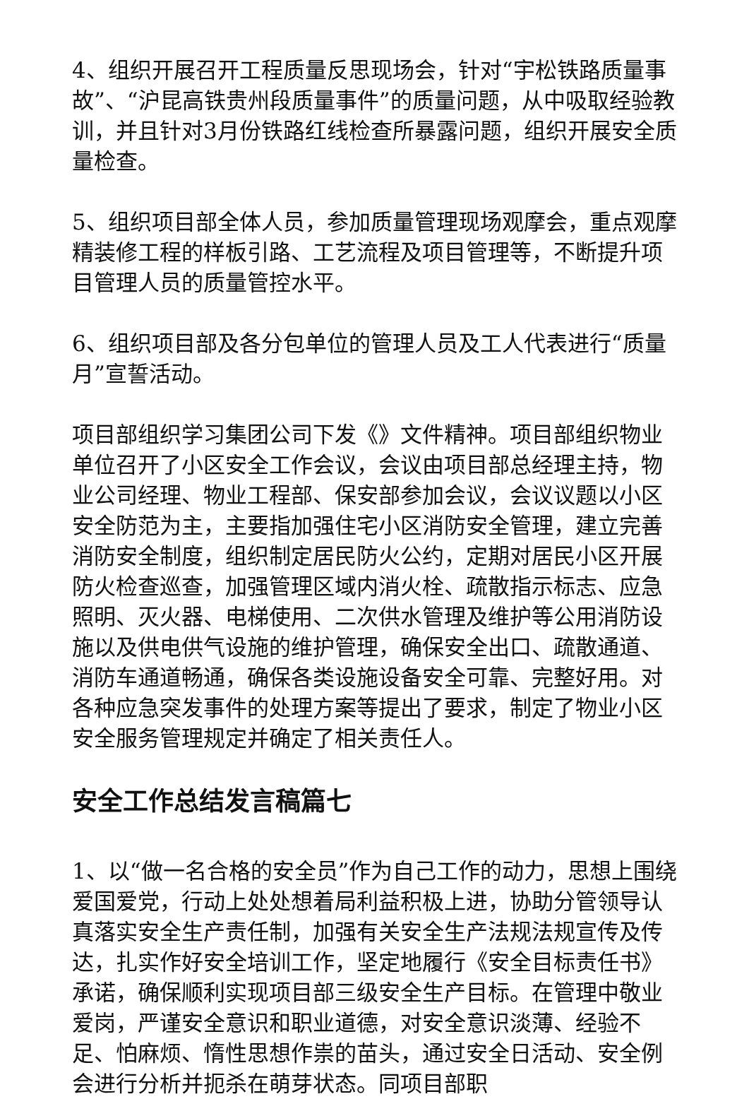4、组织开展召开工程质量反思现场会，针对“宇松铁路质量事故”、“沪昆高铁贵州段质量事件”的质量问题，从中吸取经验教训，并且针对3月份铁路红线检查所暴露问题，组织开展安全质量检查。
5、组织项目部全体人员，参加质量管理现场观摩会，重点观摩精装修工程的样板引路、工艺流程及项目管理等，不断提升项目管理人员的质量管控水平。
6、组织项目部及各分包单位的管理人员及工人代表进行“质量月”宣誓活动。
项目部组织学习集团公司下发《》文件精神。项目部组织物业单位召开了小区安全工作会议，会议由项目部总经理主持，物业公司经理、物业工程部、保安部参加会议，会议议题以小区安全防范为主，主要指加强住宅小区消防安全管理，建立完善消防安全制度，组织制定居民防火公约，定期对居民小区开展防火检查巡查，加强管理区域内消火栓、疏散指示标志、应急照明、灭火器、电梯使用、二次供水管理及维护等公用消防设施以及供电供气设施的维护管理，确保安全出口、疏散通道、消防车通道畅通，确保各类设施设备安全可靠、完整好用。对各种应急突发事件的处理方案等提出了要求，制定了物业小区安全服务管理规定并确定了相关责任人。
安全工作总结发言稿篇七
1、以“做一名合格的安全员”作为自己工作的动力，思想上围绕爱国爱党，行动上处处想着局利益积极上进，协助分管领导认真落实安全生产责任制，加强有关安全生产法规法规宣传及传达，扎实作好安全培训工作，坚定地履行《安全目标责任书》承诺，确保顺利实现项目部三级安全生产目标。在管理中敬业爱岗，严谨安全意识和职业道德，对安全意识淡薄、经验不足、怕麻烦、惰性思想作祟的苗头，通过安全日活动、安全例会进行分析并扼杀在萌芽状态。同项目部职